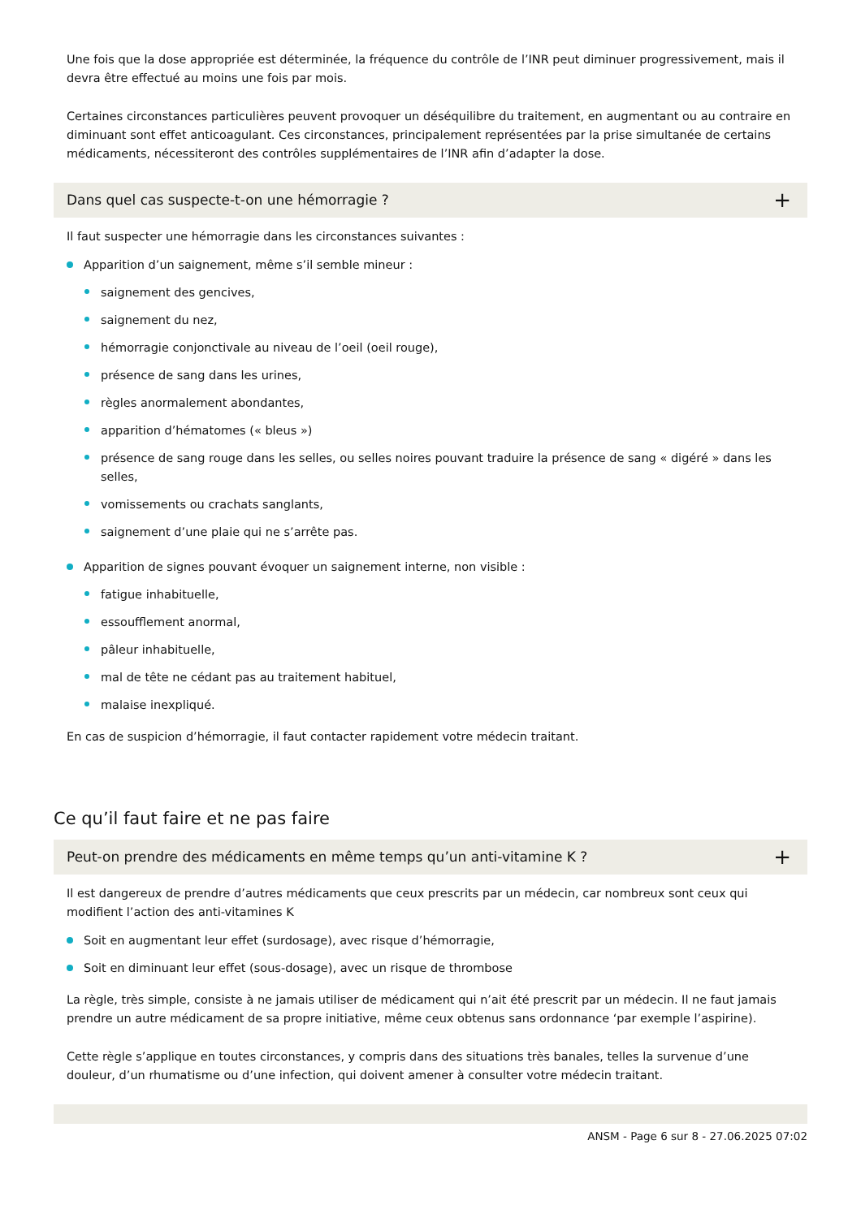Une fois que la dose appropriée est déterminée, la fréquence du contrôle de l’INR peut diminuer progressivement, mais il devra être effectué au moins une fois par mois.
Certaines circonstances particulières peuvent provoquer un déséquilibre du traitement, en augmentant ou au contraire en diminuant sont effet anticoagulant. Ces circonstances, principalement représentées par la prise simultanée de certains médicaments, nécessiteront des contrôles supplémentaires de l’INR afin d’adapter la dose.
Dans quel cas suspecte-t-on une hémorragie ? +
Il faut suspecter une hémorragie dans les circonstances suivantes :
Apparition d’un saignement, même s’il semble mineur :
saignement des gencives,
saignement du nez,
hémorragie conjonctivale au niveau de l’oeil (oeil rouge),
présence de sang dans les urines,
règles anormalement abondantes,
apparition d’hématomes (« bleus »)
présence de sang rouge dans les selles, ou selles noires pouvant traduire la présence de sang « digéré » dans les selles,
vomissements ou crachats sanglants,
saignement d’une plaie qui ne s’arrête pas.
Apparition de signes pouvant évoquer un saignement interne, non visible :
fatigue inhabituelle,
essoufflement anormal,
pâleur inhabituelle,
mal de tête ne cédant pas au traitement habituel,
malaise inexpliqué.
En cas de suspicion d’hémorragie, il faut contacter rapidement votre médecin traitant.
Ce qu’il faut faire et ne pas faire
Peut-on prendre des médicaments en même temps qu’un anti-vitamine K ? +
Il est dangereux de prendre d’autres médicaments que ceux prescrits par un médecin, car nombreux sont ceux qui modifient l’action des anti-vitamines K
Soit en augmentant leur effet (surdosage), avec risque d’hémorragie,
Soit en diminuant leur effet (sous-dosage), avec un risque de thrombose
La règle, très simple, consiste à ne jamais utiliser de médicament qui n’ait été prescrit par un médecin. Il ne faut jamais prendre un autre médicament de sa propre initiative, même ceux obtenus sans ordonnance ‘par exemple l’aspirine).
Cette règle s’applique en toutes circonstances, y compris dans des situations très banales, telles la survenue d’une douleur, d’un rhumatisme ou d’une infection, qui doivent amener à consulter votre médecin traitant.
ANSM - Page 6 sur 8 - 27.06.2025 07:02